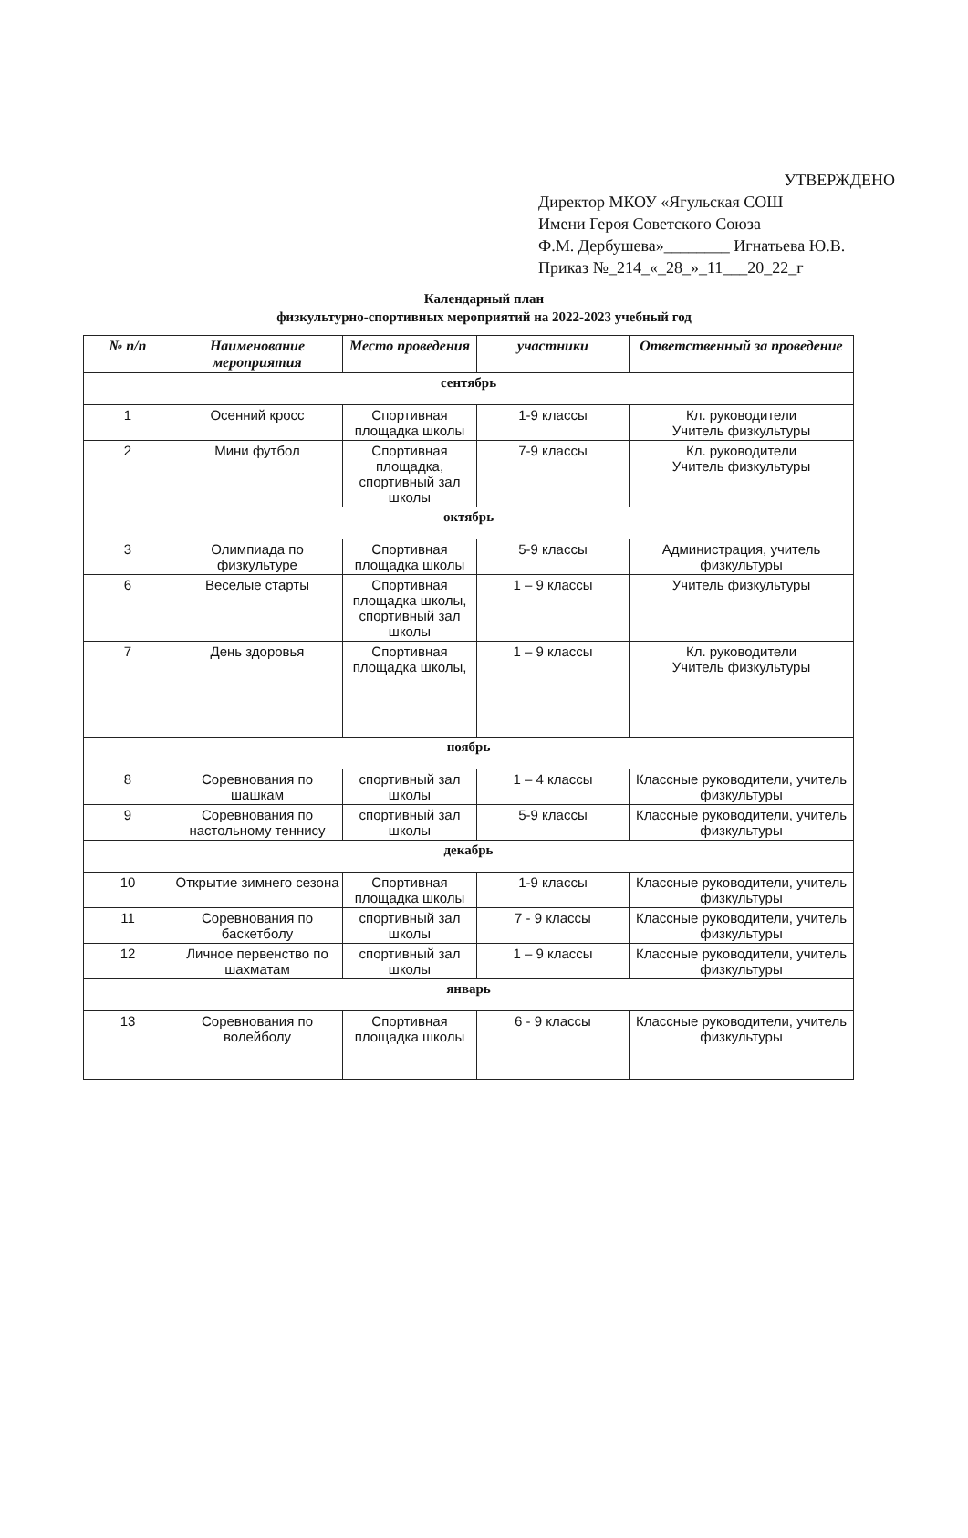УТВЕРЖДЕНО
Директор МКОУ «Ягульская СОШ
Имени Героя Советского Союза
Ф.М. Дербушева»________ Игнатьева Ю.В.
Приказ №_214_«_28_»_11___20_22_г
Календарный план
физкультурно-спортивных мероприятий на 2022-2023 учебный год
| № п/п | Наименование мероприятия | Место проведения | участники | Ответственный за проведение |
| --- | --- | --- | --- | --- |
| сентябрь | | | | |
| 1 | Осенний кросс | Спортивная площадка школы | 1-9 классы | Кл. руководители Учитель физкультуры |
| 2 | Мини футбол | Спортивная площадка, спортивный зал школы | 7-9 классы | Кл. руководители Учитель физкультуры |
| октябрь | | | | |
| 3 | Олимпиада по физкультуре | Спортивная площадка школы | 5-9 классы | Администрация, учитель физкультуры |
| 6 | Веселые старты | Спортивная площадка школы, спортивный зал школы | 1 – 9 классы | Учитель физкультуры |
| 7 | День здоровья | Спортивная площадка школы, | 1 – 9 классы | Кл. руководители Учитель физкультуры |
| ноябрь | | | | |
| 8 | Соревнования по шашкам | спортивный зал школы | 1 – 4 классы | Классные руководители, учитель физкультуры |
| 9 | Соревнования по настольному теннису | спортивный зал школы | 5-9 классы | Классные руководители, учитель физкультуры |
| декабрь | | | | |
| 10 | Открытие зимнего сезона | Спортивная площадка школы | 1-9 классы | Классные руководители, учитель физкультуры |
| 11 | Соревнования по баскетболу | спортивный зал школы | 7 - 9 классы | Классные руководители, учитель физкультуры |
| 12 | Личное первенство по шахматам | спортивный зал школы | 1 – 9 классы | Классные руководители, учитель физкультуры |
| январь | | | | |
| 13 | Соревнования по волейболу | Спортивная площадка школы | 6 - 9 классы | Классные руководители, учитель физкультуры |